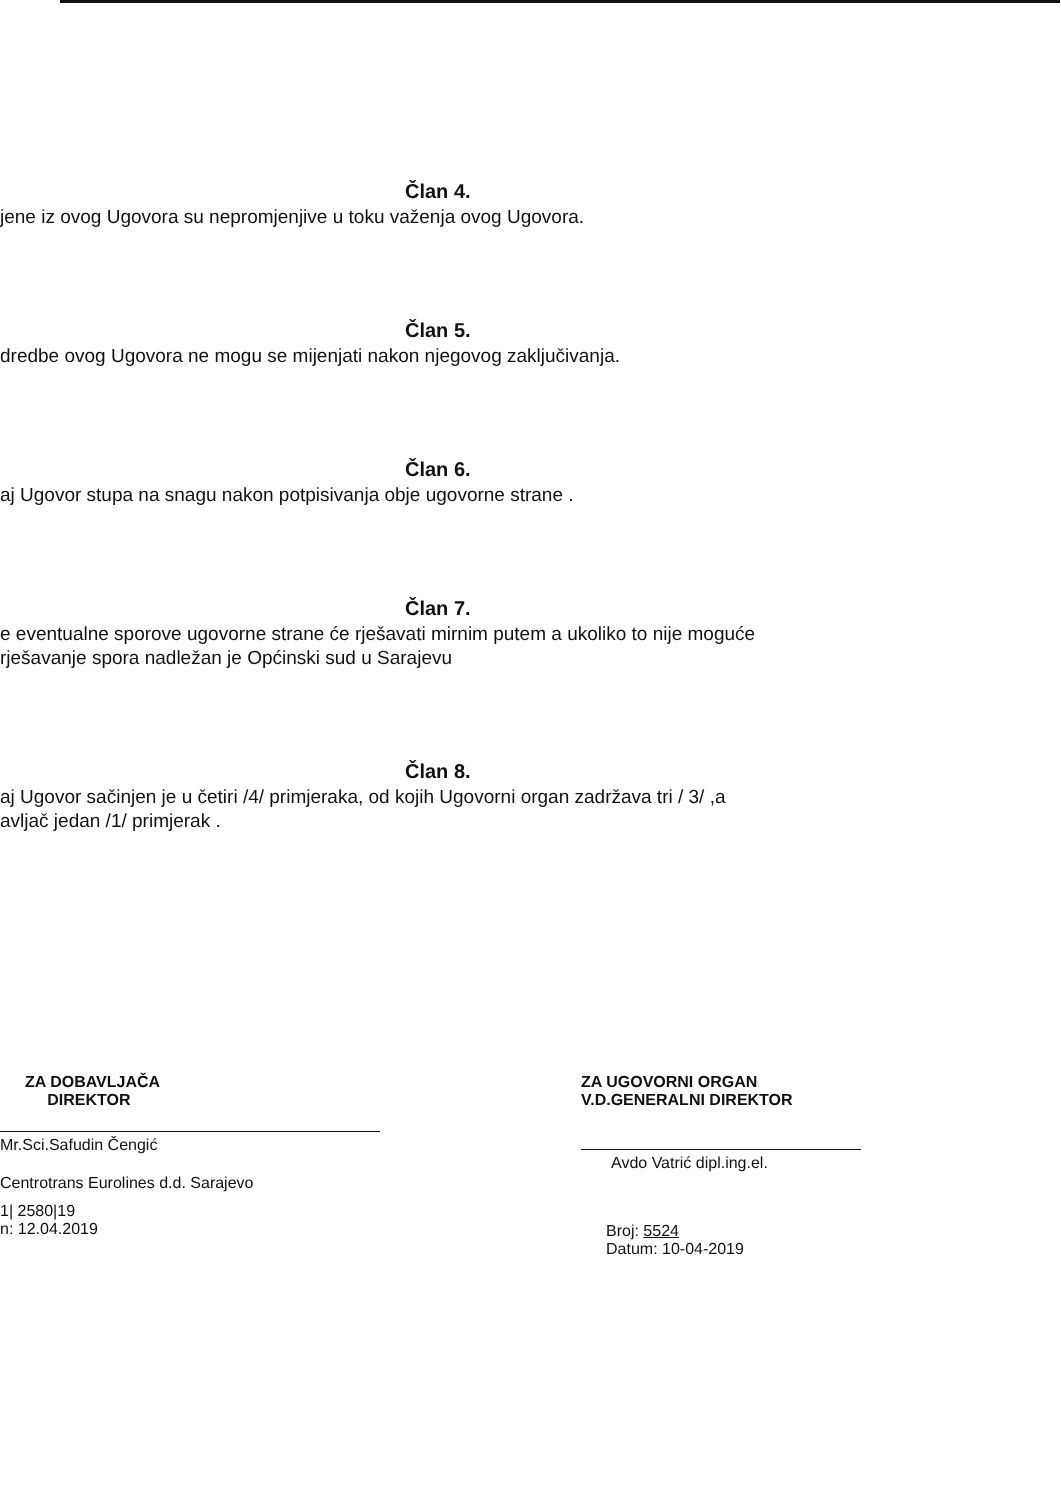Član 4.
jene iz ovog Ugovora su nepromjenjive u toku važenja ovog Ugovora.
Član 5.
dredbe ovog Ugovora ne mogu se mijenjati nakon njegovog zaključivanja.
Član 6.
aj Ugovor stupa na snagu nakon potpisivanja obje ugovorne strane .
Član 7.
e eventualne sporove ugovorne strane će rješavati mirnim putem a ukoliko to nije moguće
rješavanje spora nadležan je Općinski sud u Sarajevu
Član 8.
aj Ugovor sačinjen je u četiri /4/ primjeraka, od kojih Ugovorni organ zadržava tri / 3/ ,a
avljač jedan /1/ primjerak .
ZA DOBAVLJAČA
DIREKTOR
Mr.Sci.Safudin Čengić
Centrotrans Eurolines d.d. Sarajevo
1| 2580|19
n: 12.04.2019
ZA UGOVORNI ORGAN
V.D.GENERALNI DIREKTOR
Avdo Vatrić dipl.ing.el.
Broj: 5524
Datum: 10-04-2019